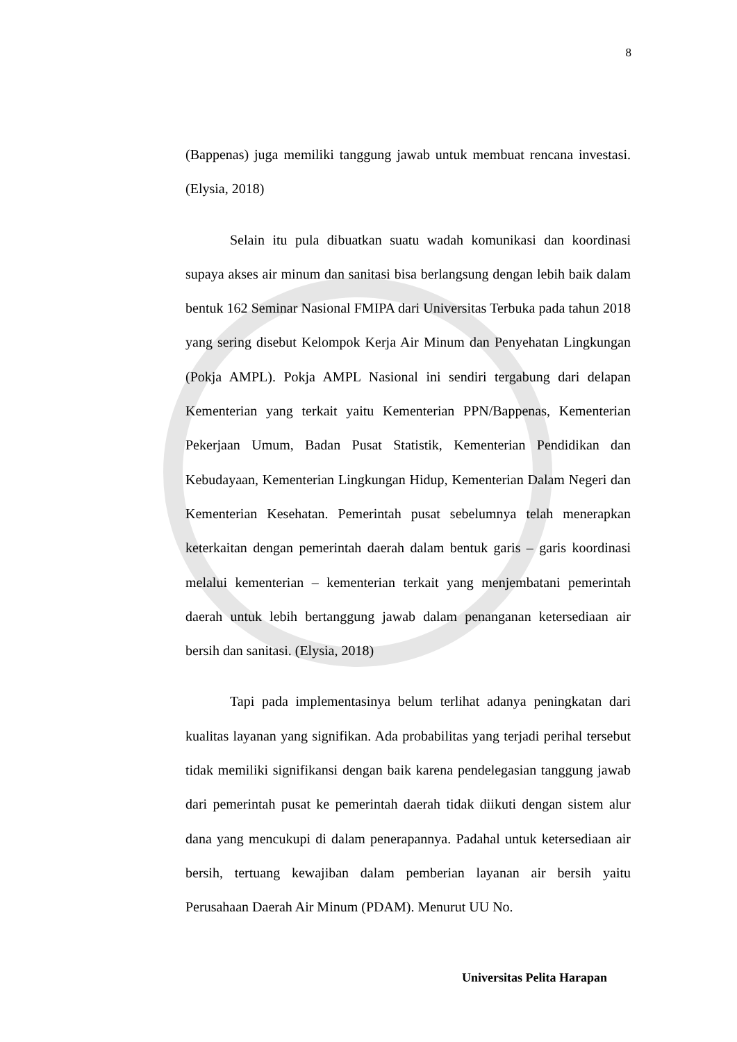8
(Bappenas) juga memiliki tanggung jawab untuk membuat rencana investasi. (Elysia, 2018)
Selain itu pula dibuatkan suatu wadah komunikasi dan koordinasi supaya akses air minum dan sanitasi bisa berlangsung dengan lebih baik dalam bentuk 162 Seminar Nasional FMIPA dari Universitas Terbuka pada tahun 2018 yang sering disebut Kelompok Kerja Air Minum dan Penyehatan Lingkungan (Pokja AMPL). Pokja AMPL Nasional ini sendiri tergabung dari delapan Kementerian yang terkait yaitu Kementerian PPN/Bappenas, Kementerian Pekerjaan Umum, Badan Pusat Statistik, Kementerian Pendidikan dan Kebudayaan, Kementerian Lingkungan Hidup, Kementerian Dalam Negeri dan Kementerian Kesehatan. Pemerintah pusat sebelumnya telah menerapkan keterkaitan dengan pemerintah daerah dalam bentuk garis – garis koordinasi melalui kementerian – kementerian terkait yang menjembatani pemerintah daerah untuk lebih bertanggung jawab dalam penanganan ketersediaan air bersih dan sanitasi. (Elysia, 2018)
Tapi pada implementasinya belum terlihat adanya peningkatan dari kualitas layanan yang signifikan. Ada probabilitas yang terjadi perihal tersebut tidak memiliki signifikansi dengan baik karena pendelegasian tanggung jawab dari pemerintah pusat ke pemerintah daerah tidak diikuti dengan sistem alur dana yang mencukupi di dalam penerapannya. Padahal untuk ketersediaan air bersih, tertuang kewajiban dalam pemberian layanan air bersih yaitu Perusahaan Daerah Air Minum (PDAM). Menurut UU No.
Universitas Pelita Harapan